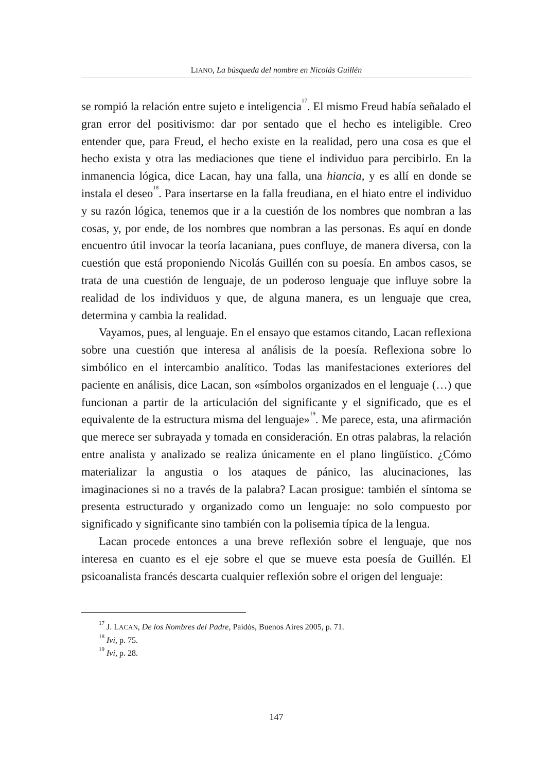LIANO, La búsqueda del nombre en Nicolás Guillén
se rompió la relación entre sujeto e inteligencia<sup>17</sup>. El mismo Freud había señalado el gran error del positivismo: dar por sentado que el hecho es inteligible. Creo entender que, para Freud, el hecho existe en la realidad, pero una cosa es que el hecho exista y otra las mediaciones que tiene el individuo para percibirlo. En la inmanencia lógica, dice Lacan, hay una falla, una hiancia, y es allí en donde se instala el deseo<sup>18</sup>. Para insertarse en la falla freudiana, en el hiato entre el individuo y su razón lógica, tenemos que ir a la cuestión de los nombres que nombran a las cosas, y, por ende, de los nombres que nombran a las personas. Es aquí en donde encuentro útil invocar la teoría lacaniana, pues confluye, de manera diversa, con la cuestión que está proponiendo Nicolás Guillén con su poesía. En ambos casos, se trata de una cuestión de lenguaje, de un poderoso lenguaje que influye sobre la realidad de los individuos y que, de alguna manera, es un lenguaje que crea, determina y cambia la realidad.
Vayamos, pues, al lenguaje. En el ensayo que estamos citando, Lacan reflexiona sobre una cuestión que interesa al análisis de la poesía. Reflexiona sobre lo simbólico en el intercambio analítico. Todas las manifestaciones exteriores del paciente en análisis, dice Lacan, son «símbolos organizados en el lenguaje (…) que funcionan a partir de la articulación del significante y el significado, que es el equivalente de la estructura misma del lenguaje»<sup>19</sup>. Me parece, esta, una afirmación que merece ser subrayada y tomada en consideración. En otras palabras, la relación entre analista y analizado se realiza únicamente en el plano lingüístico. ¿Cómo materializar la angustia o los ataques de pánico, las alucinaciones, las imaginaciones si no a través de la palabra? Lacan prosigue: también el síntoma se presenta estructurado y organizado como un lenguaje: no solo compuesto por significado y significante sino también con la polisemia típica de la lengua.
Lacan procede entonces a una breve reflexión sobre el lenguaje, que nos interesa en cuanto es el eje sobre el que se mueve esta poesía de Guillén. El psicoanalista francés descarta cualquier reflexión sobre el origen del lenguaje:
<sup>17</sup> J. LACAN, De los Nombres del Padre, Paidós, Buenos Aires 2005, p. 71.
<sup>18</sup> Ivi, p. 75.
<sup>19</sup> Ivi, p. 28.
147